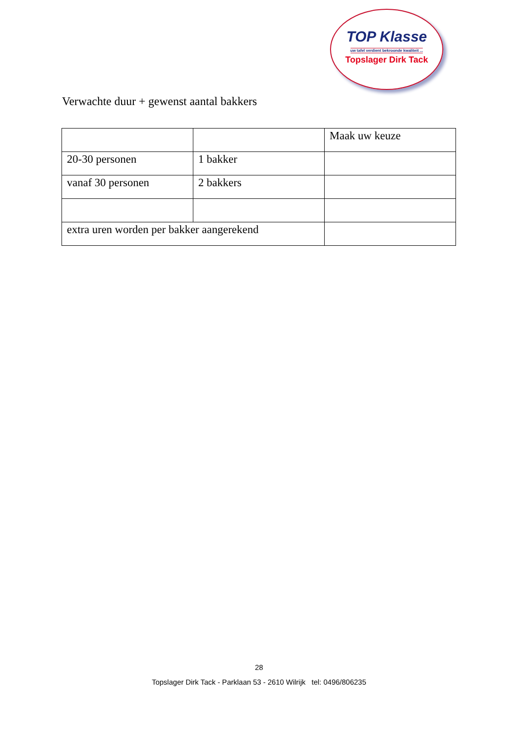TOP Klasse
uw tafel verdient bekroonde kwaliteit ...
Topslager Dirk Tack
Verwachte duur + gewenst aantal bakkers
| | | Maak uw keuze |
| 20-30 personen | 1 bakker | |
| vanaf 30 personen | 2 bakkers | |
| extra uren worden per bakker aangerekend | | |
28
Topslager Dirk Tack - Parklaan 53 - 2610 Wilrijk tel: 0496/806235